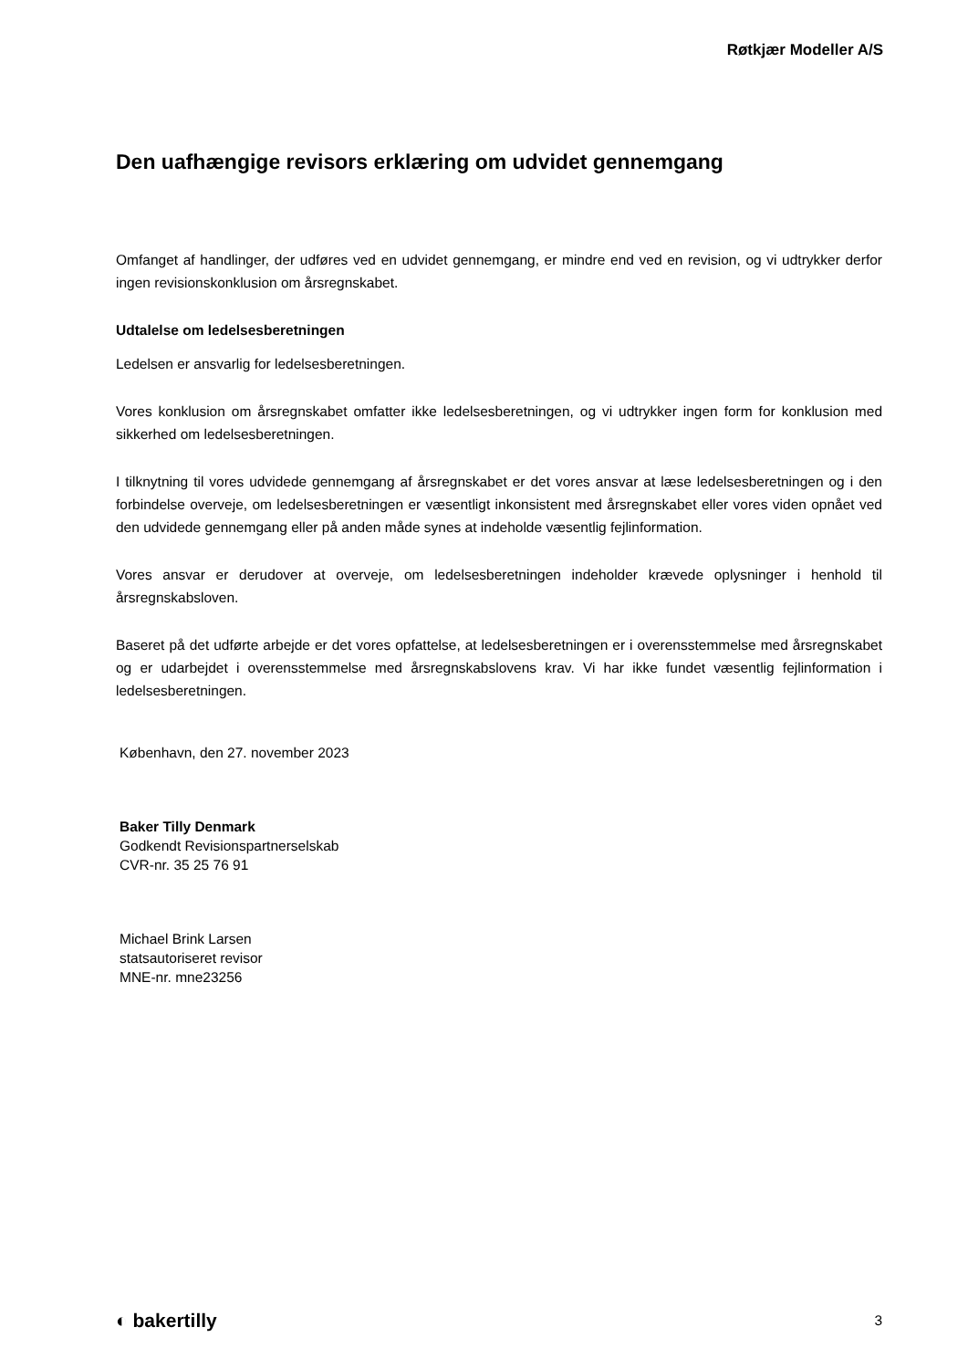Røtkjær Modeller A/S
Den uafhængige revisors erklæring om udvidet gennemgang
Omfanget af handlinger, der udføres ved en udvidet gennemgang, er mindre end ved en revision, og vi udtrykker derfor ingen revisionskonklusion om årsregnskabet.
Udtalelse om ledelsesberetningen
Ledelsen er ansvarlig for ledelsesberetningen.
Vores konklusion om årsregnskabet omfatter ikke ledelsesberetningen, og vi udtrykker ingen form for konklusion med sikkerhed om ledelsesberetningen.
I tilknytning til vores udvidede gennemgang af årsregnskabet er det vores ansvar at læse ledelsesberetningen og i den forbindelse overveje, om ledelsesberetningen er væsentligt inkonsistent med årsregnskabet eller vores viden opnået ved den udvidede gennemgang eller på anden måde synes at indeholde væsentlig fejlinformation.
Vores ansvar er derudover at overveje, om ledelsesberetningen indeholder krævede oplysninger i henhold til årsregnskabsloven.
Baseret på det udførte arbejde er det vores opfattelse, at ledelsesberetningen er i overensstemmelse med årsregnskabet og er udarbejdet i overensstemmelse med årsregnskabslovens krav. Vi har ikke fundet væsentlig fejlinformation i ledelsesberetningen.
København, den 27. november 2023
Baker Tilly Denmark
Godkendt Revisionspartnerselskab
CVR-nr. 35 25 76 91
Michael Brink Larsen
statsautoriseret revisor
MNE-nr. mne23256
◐ bakertilly 3